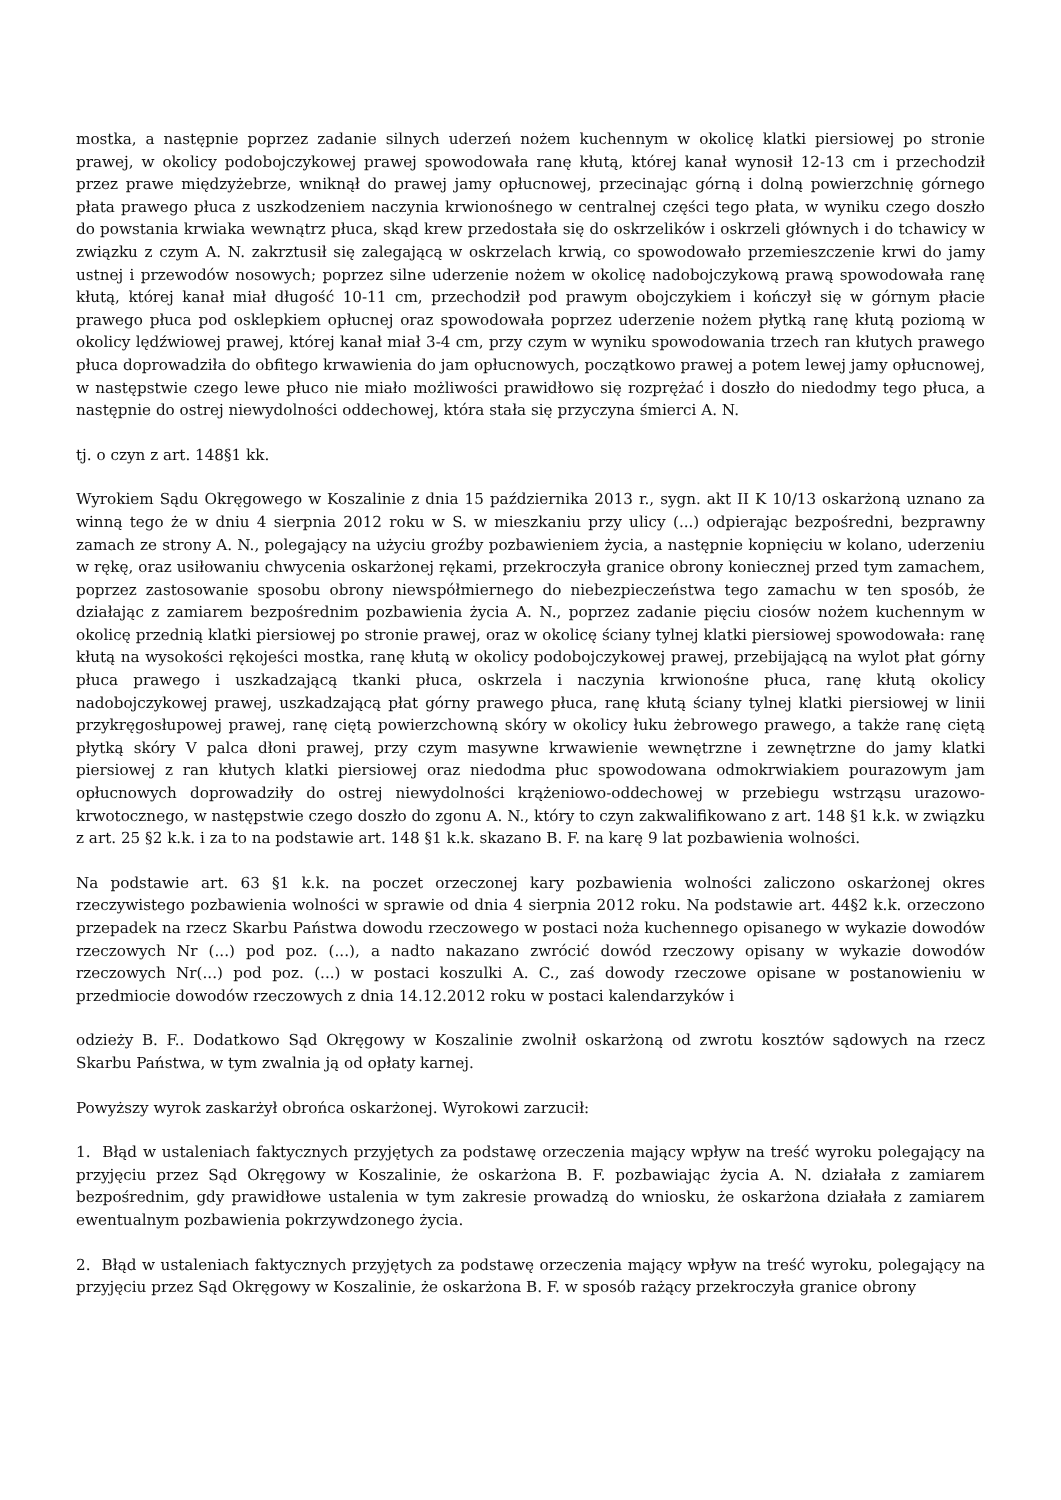mostka, a następnie poprzez zadanie silnych uderzeń nożem kuchennym w okolicę klatki piersiowej po stronie prawej, w okolicy podobojczykowej prawej spowodowała ranę kłutą, której kanał wynosił 12-13 cm i przechodził przez prawe międzyżebrze, wniknął do prawej jamy opłucnowej, przecinając górną i dolną powierzchnię górnego płata prawego płuca z uszkodzeniem naczynia krwionośnego w centralnej części tego płata, w wyniku czego doszło do powstania krwiaka wewnątrz płuca, skąd krew przedostała się do oskrzelików i oskrzeli głównych i do tchawicy w związku z czym A. N. zakrztusił się zalegającą w oskrzelach krwią, co spowodowało przemieszczenie krwi do jamy ustnej i przewodów nosowych; poprzez silne uderzenie nożem w okolicę nadobojczykową prawą spowodowała ranę kłutą, której kanał miał długość 10-11 cm, przechodził pod prawym obojczykiem i kończył się w górnym płacie prawego płuca pod osklepkiem opłucnej oraz spowodowała poprzez uderzenie nożem płytką ranę kłutą poziomą w okolicy lędźwiowej prawej, której kanał miał 3-4 cm, przy czym w wyniku spowodowania trzech ran kłutych prawego płuca doprowadziła do obfitego krwawienia do jam opłucnowych, początkowo prawej a potem lewej jamy opłucnowej, w następstwie czego lewe płuco nie miało możliwości prawidłowo się rozprężać i doszło do niedodmy tego płuca, a następnie do ostrej niewydolności oddechowej, która stała się przyczyna śmierci A. N.
tj. o czyn z art. 148§1 kk.
Wyrokiem Sądu Okręgowego w Koszalinie z dnia 15 października 2013 r., sygn. akt II K 10/13 oskarżoną uznano za winną tego że w dniu 4 sierpnia 2012 roku w S. w mieszkaniu przy ulicy (...) odpierając bezpośredni, bezprawny zamach ze strony A. N., polegający na użyciu groźby pozbawieniem życia, a następnie kopnięciu w kolano, uderzeniu w rękę, oraz usiłowaniu chwycenia oskarżonej rękami, przekroczyła granice obrony koniecznej przed tym zamachem, poprzez zastosowanie sposobu obrony niewspółmiernego do niebezpieczeństwa tego zamachu w ten sposób, że działając z zamiarem bezpośrednim pozbawienia życia A. N., poprzez zadanie pięciu ciosów nożem kuchennym w okolicę przednią klatki piersiowej po stronie prawej, oraz w okolicę ściany tylnej klatki piersiowej spowodowała: ranę kłutą na wysokości rękojeści mostka, ranę kłutą w okolicy podobojczykowej prawej, przebijającą na wylot płat górny płuca prawego i uszkadzającą tkanki płuca, oskrzela i naczynia krwionośne płuca, ranę kłutą okolicy nadobojczykowej prawej, uszkadzającą płat górny prawego płuca, ranę kłutą ściany tylnej klatki piersiowej w linii przykręgosłupowej prawej, ranę ciętą powierzchowną skóry w okolicy łuku żebrowego prawego, a także ranę ciętą płytką skóry V palca dłoni prawej, przy czym masywne krwawienie wewnętrzne i zewnętrzne do jamy klatki piersiowej z ran kłutych klatki piersiowej oraz niedodma płuc spowodowana odmokrwiakiem pourazowym jam opłucnowych doprowadziły do ostrej niewydolności krążeniowo-oddechowej w przebiegu wstrząsu urazowo-krwotocznego, w następstwie czego doszło do zgonu A. N., który to czyn zakwalifikowano z art. 148 §1 k.k. w związku z art. 25 §2 k.k. i za to na podstawie art. 148 §1 k.k. skazano B. F. na karę 9 lat pozbawienia wolności.
Na podstawie art. 63 §1 k.k. na poczet orzeczonej kary pozbawienia wolności zaliczono oskarżonej okres rzeczywistego pozbawienia wolności w sprawie od dnia 4 sierpnia 2012 roku. Na podstawie art. 44§2 k.k. orzeczono przepadek na rzecz Skarbu Państwa dowodu rzeczowego w postaci noża kuchennego opisanego w wykazie dowodów rzeczowych Nr (...) pod poz. (...), a nadto nakazano zwrócić dowód rzeczowy opisany w wykazie dowodów rzeczowych Nr(...) pod poz. (...) w postaci koszulki A. C., zaś dowody rzeczowe opisane w postanowieniu w przedmiocie dowodów rzeczowych z dnia 14.12.2012 roku w postaci kalendarzyków i
odzieży B. F.. Dodatkowo Sąd Okręgowy w Koszalinie zwolnił oskarżoną od zwrotu kosztów sądowych na rzecz Skarbu Państwa, w tym zwalnia ją od opłaty karnej.
Powyższy wyrok zaskarżył obrońca oskarżonej. Wyrokowi zarzucił:
1. Błąd w ustaleniach faktycznych przyjętych za podstawę orzeczenia mający wpływ na treść wyroku polegający na przyjęciu przez Sąd Okręgowy w Koszalinie, że oskarżona B. F. pozbawiając życia A. N. działała z zamiarem bezpośrednim, gdy prawidłowe ustalenia w tym zakresie prowadzą do wniosku, że oskarżona działała z zamiarem ewentualnym pozbawienia pokrzywdzonego życia.
2. Błąd w ustaleniach faktycznych przyjętych za podstawę orzeczenia mający wpływ na treść wyroku, polegający na przyjęciu przez Sąd Okręgowy w Koszalinie, że oskarżona B. F. w sposób rażący przekroczyła granice obrony